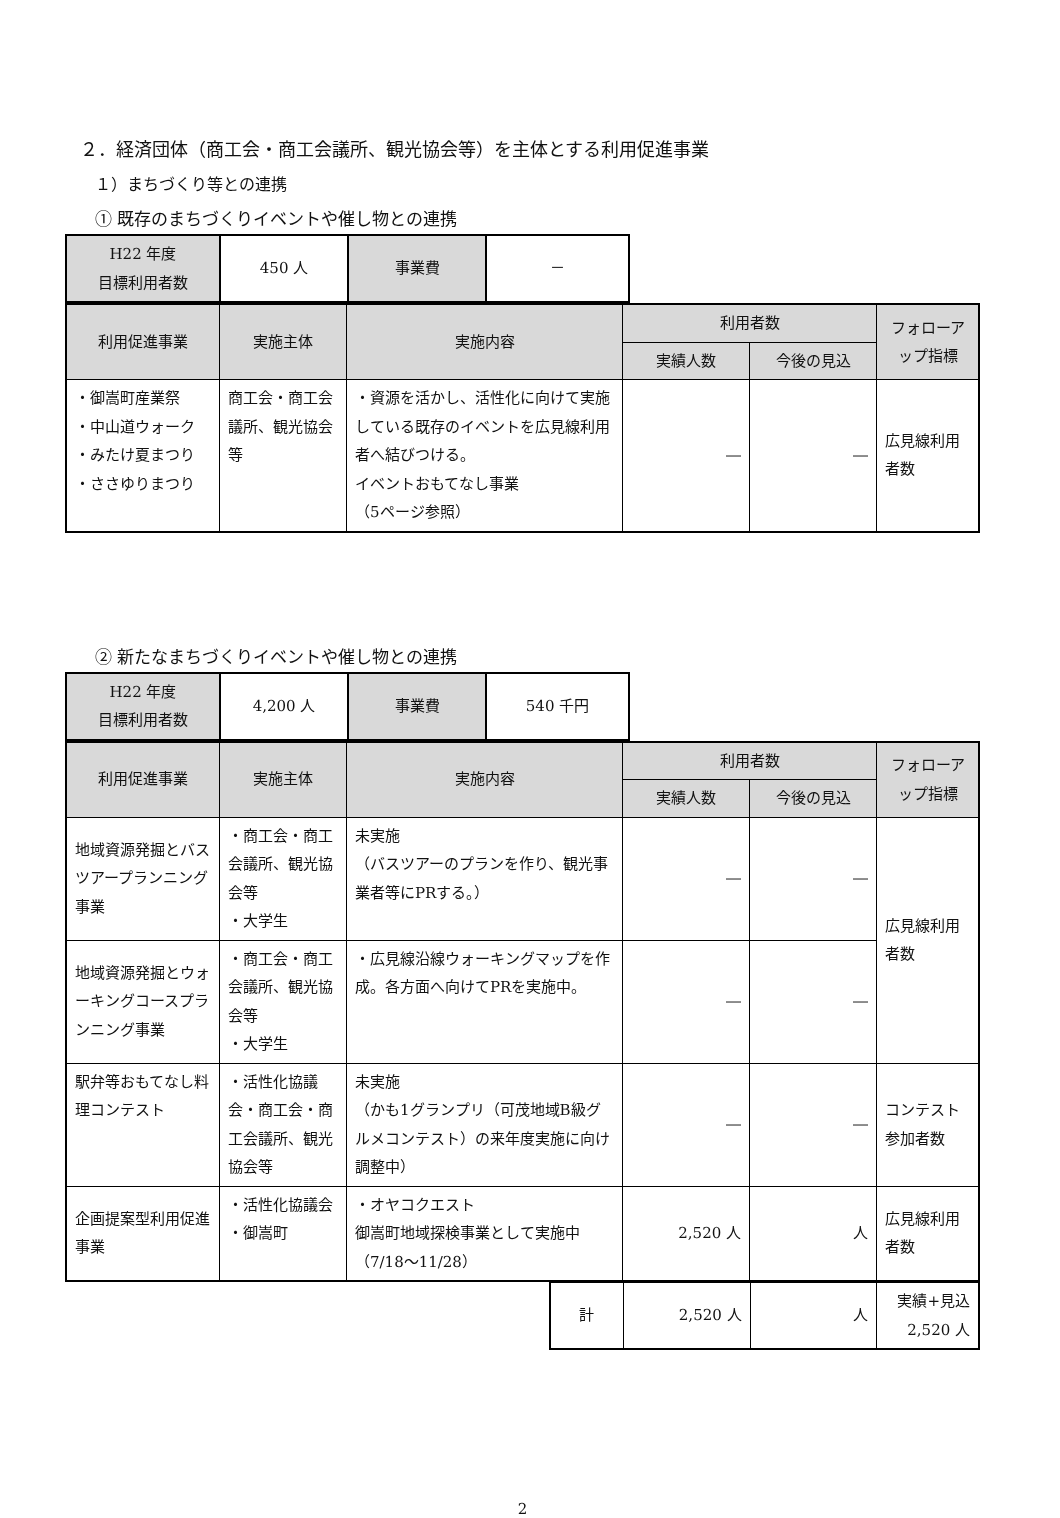２．経済団体（商工会・商工会議所、観光協会等）を主体とする利用促進事業
１）まちづくり等との連携
① 既存のまちづくりイベントや催し物との連携
| H22 年度 目標利用者数 | 450 人 | 事業費 | － |
| 利用促進事業 | 実施主体 | 実施内容 | 利用者数 | | フォローアップ指標 |
| --- | --- | --- | --- | --- | --- |
| | | | 実績人数 | 今後の見込 | |
| ・御嵩町産業祭 ・中山道ウォーク ・みたけ夏まつり ・ささゆりまつり | 商工会・商工会議所、観光協会等 | ・資源を活かし、活性化に向けて実施している既存のイベントを広見線利用者へ結びつける。 イベントおもてなし事業 （5ページ参照） | ― | ― | 広見線利用者数 |
② 新たなまちづくりイベントや催し物との連携
| H22 年度 目標利用者数 | 4,200 人 | 事業費 | 540 千円 |
| 利用促進事業 | 実施主体 | 実施内容 | 利用者数 | | フォローアップ指標 |
| --- | --- | --- | --- | --- | --- |
| | | | 実績人数 | 今後の見込 | |
| 地域資源発掘とバスツアープランニング事業 | ・商工会・商工会議所、観光協会等 ・大学生 | 未実施 （バスツアーのプランを作り、観光事業者等にPRする。） | ― | ― | 広見線利用者数 |
| 地域資源発掘とウォーキングコースプランニング事業 | ・商工会・商工会議所、観光協会等 ・大学生 | ・広見線沿線ウォーキングマップを作成。各方面へ向けてPRを実施中。 | ― | ― | |
| 駅弁等おもてなし料理コンテスト | ・活性化協議会・商工会・商工会議所、観光協会等 | 未実施 （かも1グランプリ（可茂地域B級グルメコンテスト）の来年度実施に向け調整中） | ― | ― | コンテスト参加者数 |
| 企画提案型利用促進事業 | ・活性化協議会 ・御嵩町 | ・オヤコクエスト 御嵩町地域探検事業として実施中（7/18～11/28） | 2,520 人 | 人 | 広見線利用者数 |
| 計 | 2,520 人 | 人 | 実績+見込 2,520 人 |
2